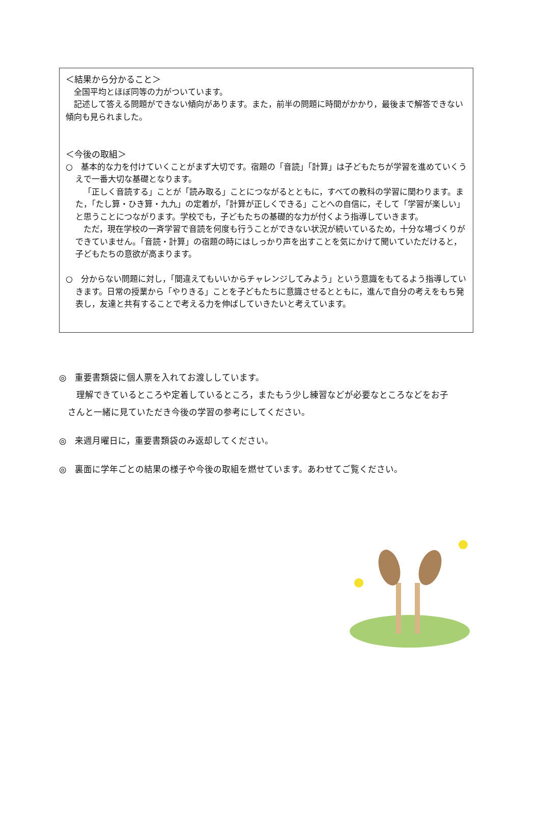＜結果から分かること＞
全国平均とほぼ同等の力がついています。
記述して答える問題ができない傾向があります。また，前半の問題に時間がかかり，最後まで解答できない傾向も見られました。
＜今後の取組＞
○　基本的な力を付けていくことがまず大切です。宿題の「音読」「計算」は子どもたちが学習を進めていくうえで一番大切な基礎となります。
「正しく音読する」ことが「読み取る」ことにつながるとともに，すべての教科の学習に関わります。また，「たし算・ひき算・九九」の定着が，「計算が正しくできる」ことへの自信に，そして「学習が楽しい」と思うことにつながります。学校でも，子どもたちの基礎的な力が付くよう指導していきます。
ただ，現在学校の一斉学習で音読を何度も行うことができない状況が続いているため，十分な場づくりができていません。「音読・計算」の宿題の時にはしっかり声を出すことを気にかけて聞いていただけると，子どもたちの意欲が高まります。
○　分からない問題に対し，「間違えてもいいからチャレンジしてみよう」という意識をもてるよう指導していきます。日常の授業から「やりきる」ことを子どもたちに意識させるとともに，進んで自分の考えをもち発表し，友達と共有することで考える力を伸ばしていきたいと考えています。
◎　重要書類袋に個人票を入れてお渡ししています。
　　理解できているところや定着しているところ，またもう少し練習などが必要なところなどをお子
　さんと一緒に見ていただき今後の学習の参考にしてください。
◎　来週月曜日に，重要書類袋のみ返却してください。
◎　裏面に学年ごとの結果の様子や今後の取組を燃せています。あわせてご覧ください。